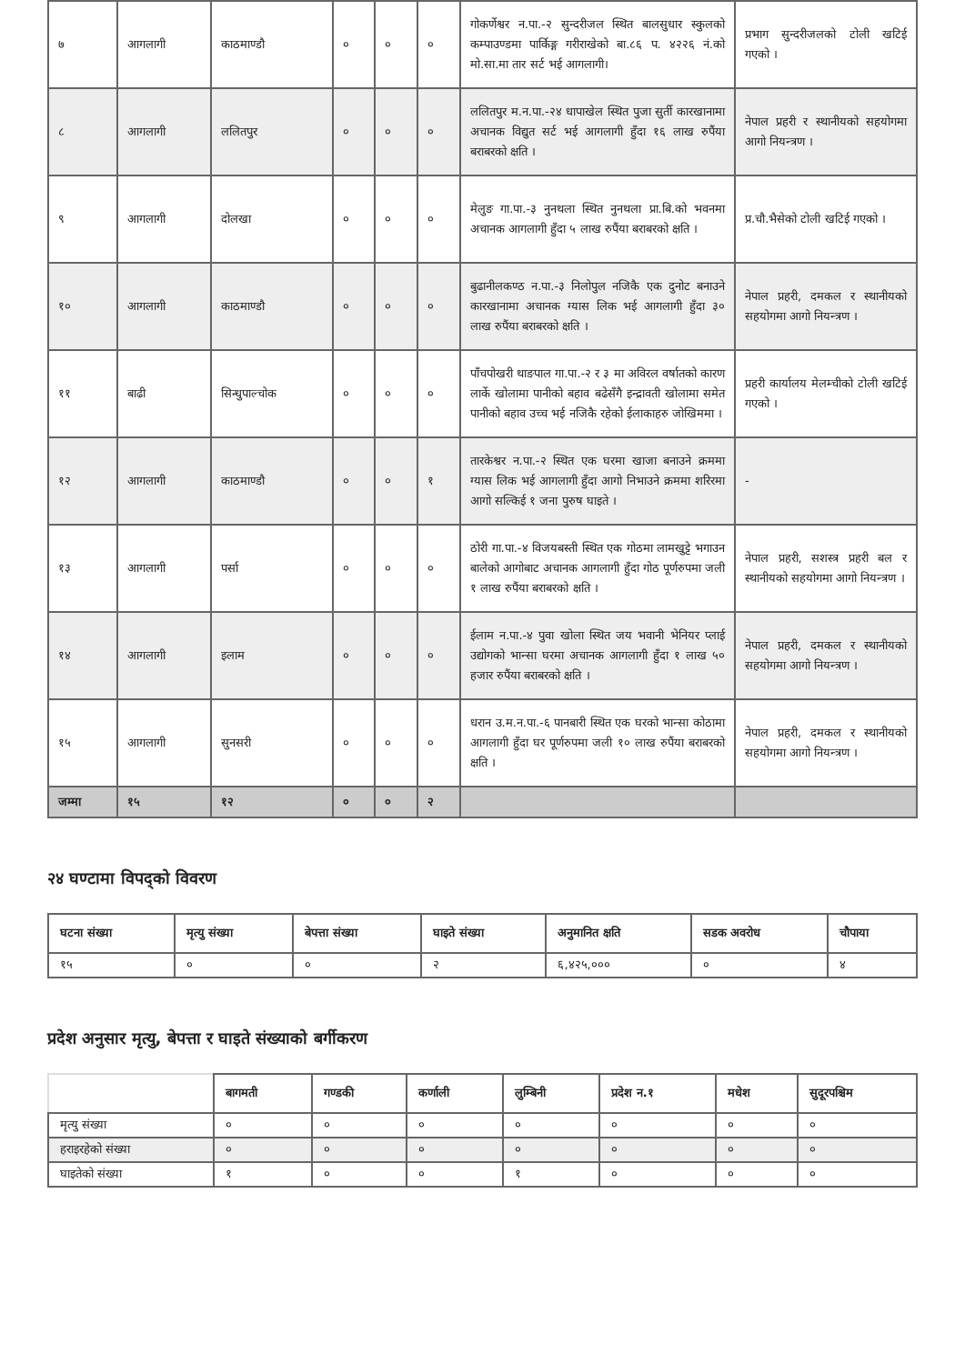| ७ | आगलागी | काठमाण्डौ | ० | ० | ० | गोकर्णेश्वर न.पा.-२ सुन्दरीजल स्थित बालसुधार स्कुलको कम्पाउण्डमा पार्किङ्ग गरीराखेको बा.८६ प. ४२२६ नं.को मो.सा.मा तार सर्ट भई आगलागी। | प्रभाग सुन्दरीजलको टोली खटिई गएको । |
| ८ | आगलागी | ललितपुर | ० | ० | ० | ललितपुर म.न.पा.-२४ धापाखेल स्थित पुजा सुर्ती कारखानामा अचानक विद्युत सर्ट भई आगलागी हुँदा १६ लाख रुपैंया बराबरको क्षति । | नेपाल प्रहरी र स्थानीयको सहयोगमा आगो नियन्त्रण । |
| ९ | आगलागी | दोलखा | ० | ० | ० | मेलुङ गा.पा.-३ नुनथला स्थित नुनथला प्रा.बि.को भवनमा अचानक आगलागी हुँदा ५ लाख रुपैंया बराबरको क्षति । | प्र.चौ.भैसेको टोली खटिई गएको । |
| १० | आगलागी | काठमाण्डौ | ० | ० | ० | बुढानीलकण्ठ न.पा.-३ निलोपुल नजिकै एक दुनोट बनाउने कारखानामा अचानक ग्यास लिक भई आगलागी हुँदा ३० लाख रुपैंया बराबरको क्षति । | नेपाल प्रहरी, दमकल र स्थानीयको सहयोगमा आगो नियन्त्रण । |
| ११ | बाढी | सिन्धुपाल्चोक | ० | ० | ० | पाँचपोखरी थाङपाल गा.पा.-२ र ३ मा अविरल वर्षातको कारण लार्के खोलामा पानीको बहाव बढेसँगै इन्द्रावती खोलामा समेत पानीको बहाव उच्च भई नजिकै रहेको ईलाकाहरु जोखिममा । | प्रहरी कार्यालय मेलम्चीको टोली खटिई गएको । |
| १२ | आगलागी | काठमाण्डौ | ० | ० | १ | तारकेश्वर न.पा.-२ स्थित एक घरमा खाजा बनाउने क्रममा ग्यास लिक भई आगलागी हुँदा आगो निभाउने क्रममा शरिरमा आगो सल्किई १ जना पुरुष घाइते । | - |
| १३ | आगलागी | पर्सा | ० | ० | ० | ठोरी गा.पा.-४ विजयबस्ती स्थित एक गोठमा लामखुट्टे भगाउन बालेको आगोबाट अचानक आगलागी हुँदा गोठ पूर्णरुपमा जली १ लाख रुपैंया बराबरको क्षति । | नेपाल प्रहरी, सशस्त्र प्रहरी बल र स्थानीयको सहयोगमा आगो नियन्त्रण । |
| १४ | आगलागी | इलाम | ० | ० | ० | ईलाम न.पा.-४ पुवा खोला स्थित जय भवानी भेनियर प्लाई उद्योगको भान्सा घरमा अचानक आगलागी हुँदा १ लाख ५० हजार रुपैंया बराबरको क्षति । | नेपाल प्रहरी, दमकल र स्थानीयको सहयोगमा आगो नियन्त्रण । |
| १५ | आगलागी | सुनसरी | ० | ० | ० | धरान उ.म.न.पा.-६ पानबारी स्थित एक घरको भान्सा कोठामा आगलागी हुँदा घर पूर्णरुपमा जली १० लाख रुपैंया बराबरको क्षति । | नेपाल प्रहरी, दमकल र स्थानीयको सहयोगमा आगो नियन्त्रण । |
| जम्मा | १५ | १२ | ० | ० | २ | | |
२४ घण्टामा विपद्को विवरण
| घटना संख्या | मृत्यु संख्या | बेपत्ता संख्या | घाइते संख्या | अनुमानित क्षति | सडक अवरोध | चौपाया |
| --- | --- | --- | --- | --- | --- | --- |
| १५ | ० | ० | २ | ६,४२५,००० | ० | ४ |
प्रदेश अनुसार मृत्यु, बेपत्ता र घाइते संख्याको बर्गीकरण
| | बागमती | गण्डकी | कर्णाली | लुम्बिनी | प्रदेश न.१ | मधेश | सुदूरपश्चिम |
| --- | --- | --- | --- | --- | --- | --- | --- |
| मृत्यु संख्या | ० | ० | ० | ० | ० | ० | ० |
| हराइरहेको संख्या | ० | ० | ० | ० | ० | ० | ० |
| घाइतेको संख्या | १ | ० | ० | १ | ० | ० | ० |